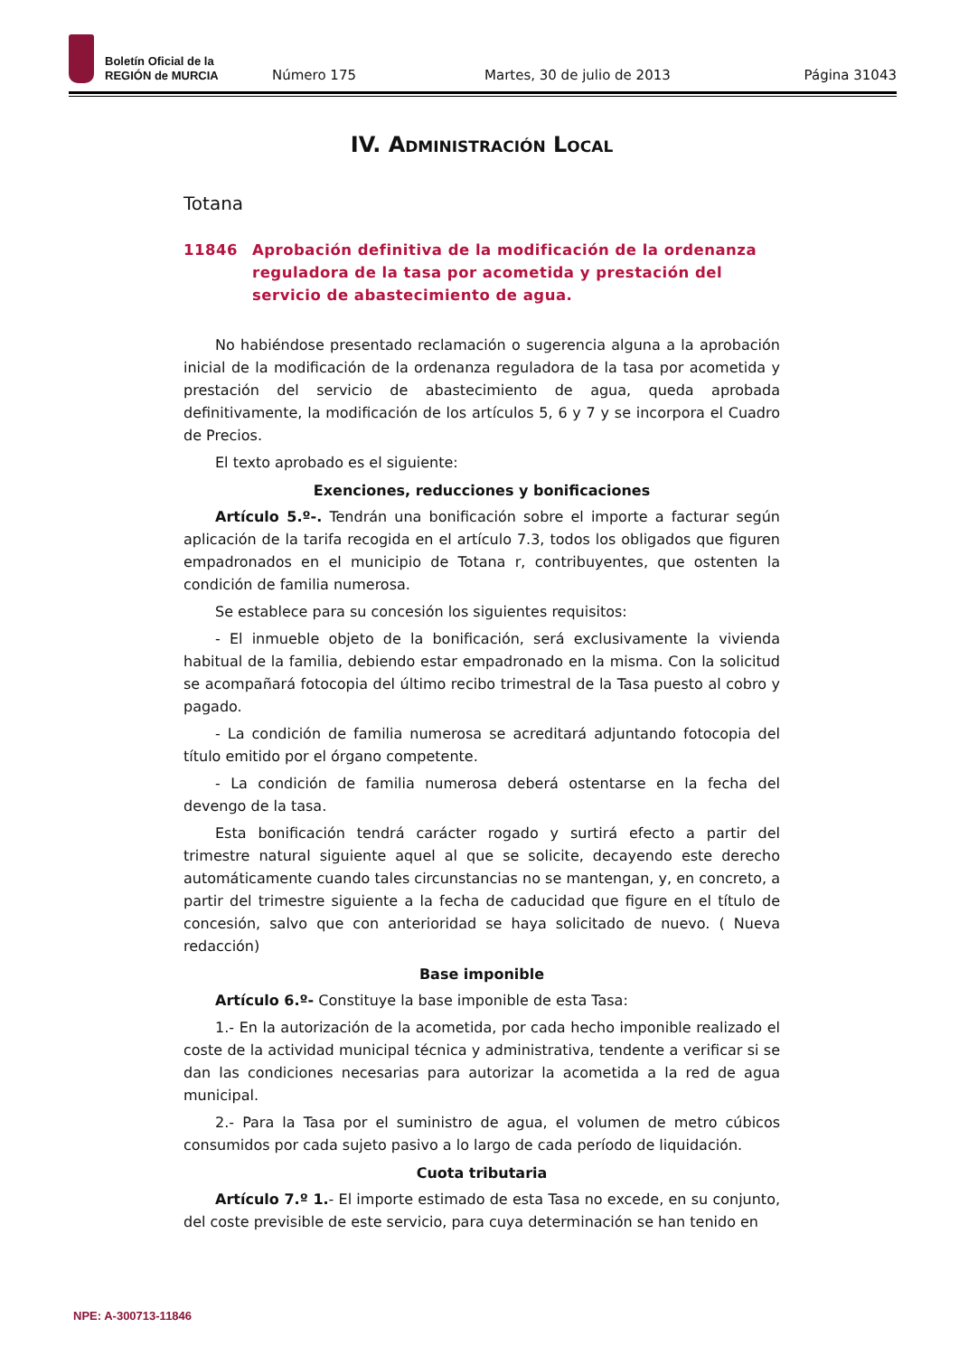Boletín Oficial de la
REGIÓN de MURCIA
Número 175 Martes, 30 de julio de 2013 Página 31043
IV. Administración Local
Totana
11846 Aprobación definitiva de la modificación de la ordenanza reguladora de la tasa por acometida y prestación del servicio de abastecimiento de agua.
No habiéndose presentado reclamación o sugerencia alguna a la aprobación inicial de la modificación de la ordenanza reguladora de la tasa por acometida y prestación del servicio de abastecimiento de agua, queda aprobada definitivamente, la modificación de los artículos 5, 6 y 7 y se incorpora el Cuadro de Precios.
El texto aprobado es el siguiente:
Exenciones, reducciones y bonificaciones
Artículo 5.º-. Tendrán una bonificación sobre el importe a facturar según aplicación de la tarifa recogida en el artículo 7.3, todos los obligados que figuren empadronados en el municipio de Totana r, contribuyentes, que ostenten la condición de familia numerosa.
Se establece para su concesión los siguientes requisitos:
- El inmueble objeto de la bonificación, será exclusivamente la vivienda habitual de la familia, debiendo estar empadronado en la misma. Con la solicitud se acompañará fotocopia del último recibo trimestral de la Tasa puesto al cobro y pagado.
- La condición de familia numerosa se acreditará adjuntando fotocopia del título emitido por el órgano competente.
- La condición de familia numerosa deberá ostentarse en la fecha del devengo de la tasa.
Esta bonificación tendrá carácter rogado y surtirá efecto a partir del trimestre natural siguiente aquel al que se solicite, decayendo este derecho automáticamente cuando tales circunstancias no se mantengan, y, en concreto, a partir del trimestre siguiente a la fecha de caducidad que figure en el título de concesión, salvo que con anterioridad se haya solicitado de nuevo. ( Nueva redacción)
Base imponible
Artículo 6.º- Constituye la base imponible de esta Tasa:
1.- En la autorización de la acometida, por cada hecho imponible realizado el coste de la actividad municipal técnica y administrativa, tendente a verificar si se dan las condiciones necesarias para autorizar la acometida a la red de agua municipal.
2.- Para la Tasa por el suministro de agua, el volumen de metro cúbicos consumidos por cada sujeto pasivo a lo largo de cada período de liquidación.
Cuota tributaria
Artículo 7.º 1.- El importe estimado de esta Tasa no excede, en su conjunto, del coste previsible de este servicio, para cuya determinación se han tenido en
NPE: A-300713-11846